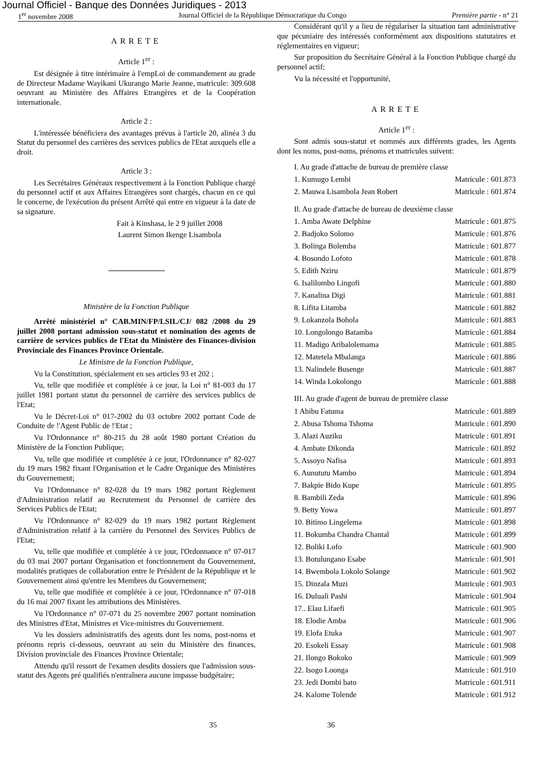Journal Officiel - Banque des Données Juridiques - 2013
1<sup>er</sup> novembre 2008 Journal Officiel de la République Démocratique du Congo Première partie - n° 21
ARRETE
Article 1<sup>er</sup> :
Est désignée à titre intérimaire à l'empLoi de commandement au grade de Directeur Madame Wayikani Ukurango Marie Jeanne, matricule: 309.608 oeuvrant au Ministère des Affaires Etrangères et de la Coopération internationale.
Article 2 :
L'intéressée bénéficiera des avantages prévus à l'article 20, alinéa 3 du Statut du personnel des carrières des services publics de l'Etat auxquels elle a droit.
Article 3 :
Les Secrétaires Généraux respectivement à la Fonction Publique chargé du personnel actif et aux Affaires Etrangères sont chargés, chacun en ce qui le concerne, de l'exécution du présent Arrêté qui entre en vigueur à la date de sa signature.
Fait à Kinshasa, le 2 9 juillet 2008
Laurent Simon Ikenge Lisambola
Ministère de la Fonction Publique
Arrêté ministériel n° CAB.MIN/FP/LSIL/CJ/ 082 /2008 du 29 juillet 2008 portant admission sous-statut et nomination des agents de carrière de services publics de l'Etat du Ministère des Finances-division Provinciale des Finances Province Orientale.
Le Ministre de la Fonction Publique,
Vu la Constitution, spécialement en ses articles 93 et 202 ;
Vu, telle que modifiée et complétée à ce jour, la Loi n° 81-003 du 17 juillet 1981 portant statut du personnel de carrière des services publics de l'Etat;
Vu le Décret-Loi n° 017-2002 du 03 octobre 2002 portant Code de Conduite de !'Agent Public de !'Etat ;
Vu l'Ordonnance n° 80-215 du 28 août 1980 portant Création du Ministère de la Fonction Publique;
Vu, telle que modifiée et complétée à ce jour, l'Ordonnance n° 82-027 du 19 mars 1982 fixant l'Organisation et le Cadre Organique des Ministères du Gouvernement;
Vu l'Ordonnance n° 82-028 du 19 mars 1982 portant Règlement d'Administration relatif au Recrutement du Personnel de carrière des Services Publics de l'Etat;
Vu l'Ordonnance n° 82-029 du 19 mars 1982 portant Règlement d'Administration relatif à la carrière du Personnel des Services Publics de l'Etat;
Vu, telle que modifiée et complétée à ce jour, l'Ordonnance n° 07-017 du 03 mai 2007 portant Organisation et fonctionnement du Gouvernement, modalités pratiques de collaboration entre le Président de la République et le Gouvernement ainsi qu'entre les Membres du Gouvernement;
Vu, telle que modifiée et complétée à ce jour, l'Ordonnance n° 07-018 du 16 mai 2007 fixant les attributions des Ministères.
Vu l'Ordonnance n° 07-071 du 25 novembre 2007 portant nomination des Ministres d'Etat, Ministres et Vice-ministres du Gouvernement.
Vu les dossiers administratifs des agents dont les noms, post-noms et prénoms repris ci-dessous, oeuvrant au sein du Ministère des finances, Division provinciale des Finances Province Orientale;
Attendu qu'il ressort de l'examen desdits dossiers que l'admission sous-statut des Agents pré qualifiés n'entraînera aucune impasse budgétaire;
Considérant qu'il y a lieu de régulariser la situation tant administrative que pécuniaire des intéressés conformément aux dispositions statutaires et réglementaires en vigueur;
Sur proposition du Secrétaire Général à la Fonction Publique chargé du personnel actif;
Vu la nécessité et l'opportunité,
ARRETE
Article 1<sup>er</sup> :
Sont admis sous-statut et nommés aux différents grades, les Agents dont les noms, post-noms, prénoms et matricules suivent:
I. Au grade d'attache de bureau de première classe
| 1. Kumugo Lembi | Matricule : 601.873 |
| 2. Mauwa Lisambola Jean Robert | Matricule : 601.874 |
Il. Au grade d'attache de bureau de deuxième classe
| 1. Amba Awate Delphine | Matricule : 601.875 |
| 2. Badjoko Solomo | Matricule : 601.876 |
| 3. Bolinga Bolemba | Matricule : 601.877 |
| 4. Bosondo Lofoto | Matricule : 601.878 |
| 5. Edith Nziru | Matricule : 601.879 |
| 6. Isalilombo Lingofi | Matricule : 601.880 |
| 7. Kanalina Digi | Matricule : 601.881 |
| 8. Lifita Litamba | Matricule : 601.882 |
| 9. Lokanzola Bohola | Matricule : 601.883 |
| 10. Longolongo Batamba | Matricule : 601.884 |
| 11. Madigo Aribalolemama | Matricule : 601.885 |
| 12. Matetela Mbalanga | Matricule : 601.886 |
| 13. Nalindele Busenge | Matricule : 601.887 |
| 14. Winda Lokolongo | Matricule : 601.888 |
III. Au grade d'agent de bureau de première classe
| 1 Abibu Fatuma | Matricule : 601.889 |
| 2. Abusa Tshoma Tshoma | Matricule : 601.890 |
| 3. Alazi Auziku | Matricule : 601.891 |
| 4. Ambate Dikonda | Matricule : 601.892 |
| 5. Assoyo Nafisa | Matricule : 601.893 |
| 6. Aunututu Mambo | Matricule : 601.894 |
| 7. Bakpie Bido Kupe | Matricule : 601.895 |
| 8. Bambili Zeda | Matricule : 601.896 |
| 9. Betty Yowa | Matricule : 601.897 |
| 10. Bitimo Lingelema | Matricule : 601.898 |
| 11. Bokumba Chandra Chantal | Matricule : 601.899 |
| 12. Boliki Lofo | Matricule : 601.900 |
| 13. Botulungano Esabe | Matricule : 601.901 |
| 14. Bwembola Lokolo Solange | Matricule : 601.902 |
| 15. Dinzala Muzi | Matricule : 601.903 |
| 16. Duluali Pashi | Matricule : 601.904 |
| 17.. Elau Lifaefi | Matricule : 601.905 |
| 18. Elodie Amba | Matricule : 601.906 |
| 19. Elofa Etuka | Matricule : 601.907 |
| 20. Esokeli Essay | Matricule : 601.908 |
| 21. Ilongo Bokoko | Matricule : 601.909 |
| 22. Isogo Loonga | Matricule : 601.910 |
| 23. Jedi Dombi bato | Matricule : 601.911 |
| 24. Kalome Tolende | Matricule : 601.912 |
35 36